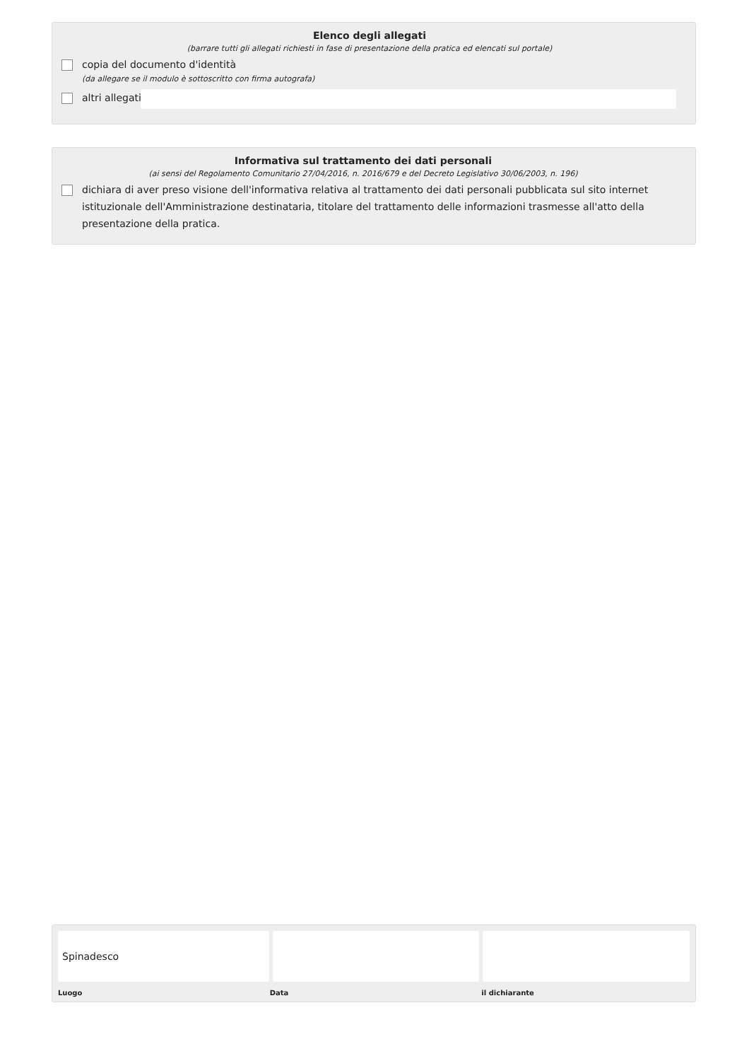Elenco degli allegati
(barrare tutti gli allegati richiesti in fase di presentazione della pratica ed elencati sul portale)
copia del documento d'identità
(da allegare se il modulo è sottoscritto con firma autografa)
altri allegati
Informativa sul trattamento dei dati personali
(ai sensi del Regolamento Comunitario 27/04/2016, n. 2016/679 e del Decreto Legislativo 30/06/2003, n. 196)
dichiara di aver preso visione dell'informativa relativa al trattamento dei dati personali pubblicata sul sito internet istituzionale dell'Amministrazione destinataria, titolare del trattamento delle informazioni trasmesse all'atto della presentazione della pratica.
Spinadesco
Luogo Data il dichiarante